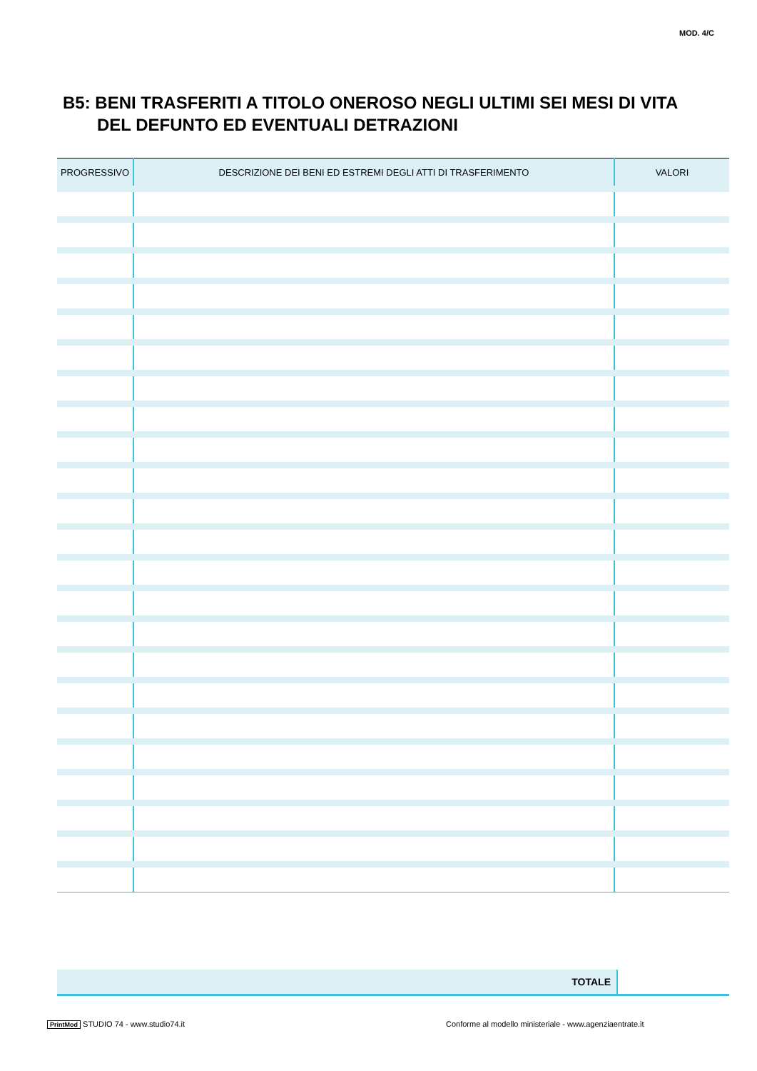MOD. 4/C
B5: BENI TRASFERITI A TITOLO ONEROSO NEGLI ULTIMI SEI MESI DI VITA
DEL DEFUNTO ED EVENTUALI DETRAZIONI
| PROGRESSIVO | DESCRIZIONE DEI BENI ED ESTREMI DEGLI ATTI DI TRASFERIMENTO | VALORI |
| --- | --- | --- |
| TOTALE | |
PrintMod STUDIO 74 - www.studio74.it
Conforme al modello ministeriale - www.agenziaentrate.it